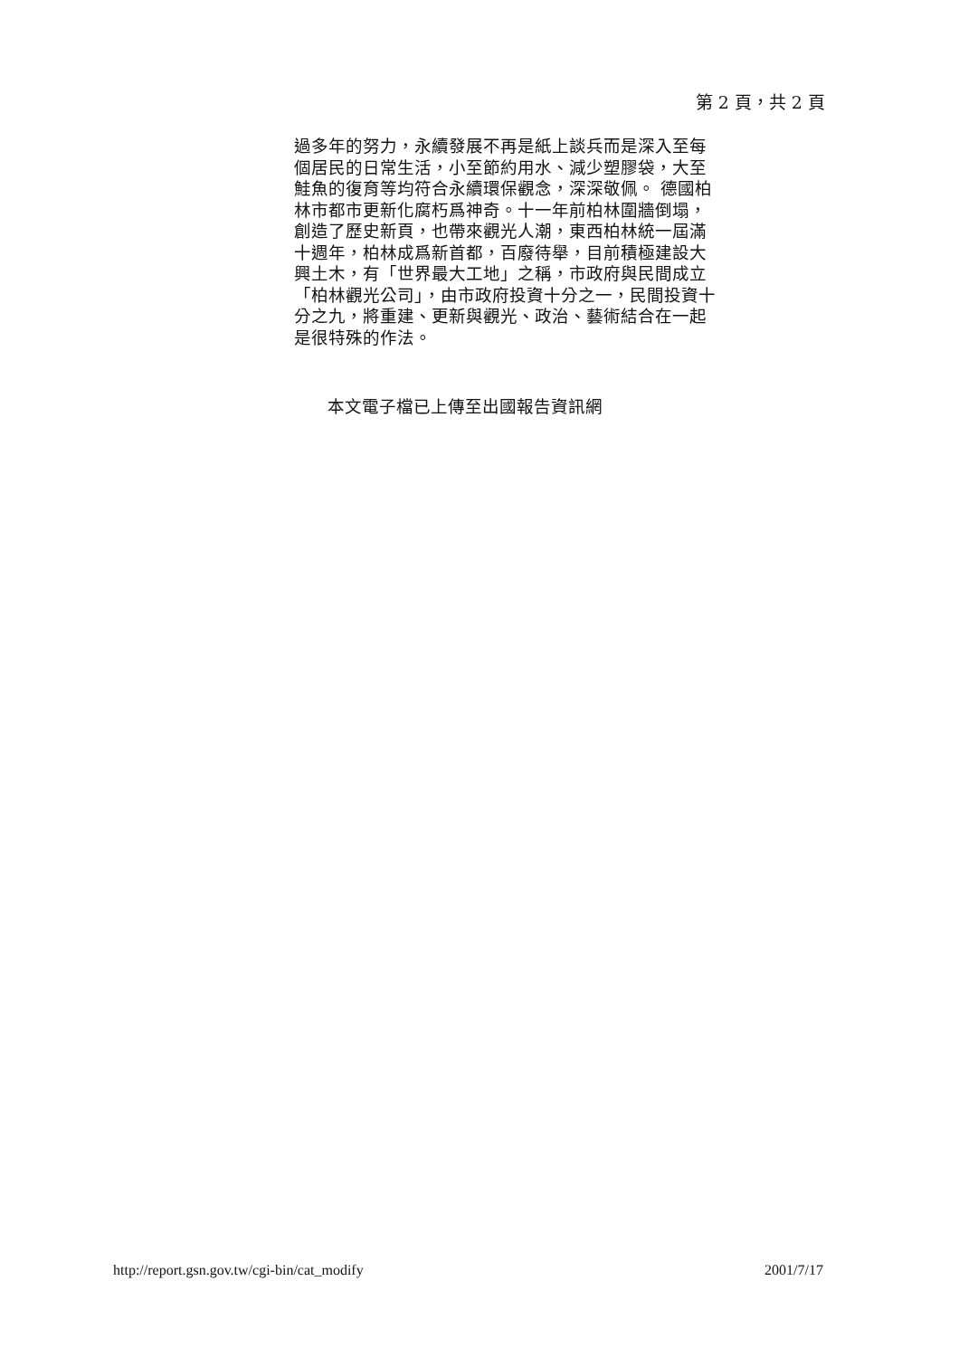第 2 頁，共 2 頁
過多年的努力，永續發展不再是紙上談兵而是深入至每個居民的日常生活，小至節約用水、減少塑膠袋，大至鮭魚的復育等均符合永續環保觀念，深深敬佩。 德國柏林市都市更新化腐朽爲神奇。十一年前柏林圍牆倒塌，創造了歷史新頁，也帶來觀光人潮，東西柏林統一屆滿十週年，柏林成爲新首都，百廢待舉，目前積極建設大興土木，有「世界最大工地」之稱，市政府與民間成立「柏林觀光公司」，由市政府投資十分之一，民間投資十分之九，將重建、更新與觀光、政治、藝術結合在一起是很特殊的作法。
本文電子檔已上傳至出國報告資訊網
http://report.gsn.gov.tw/cgi-bin/cat_modify 2001/7/17